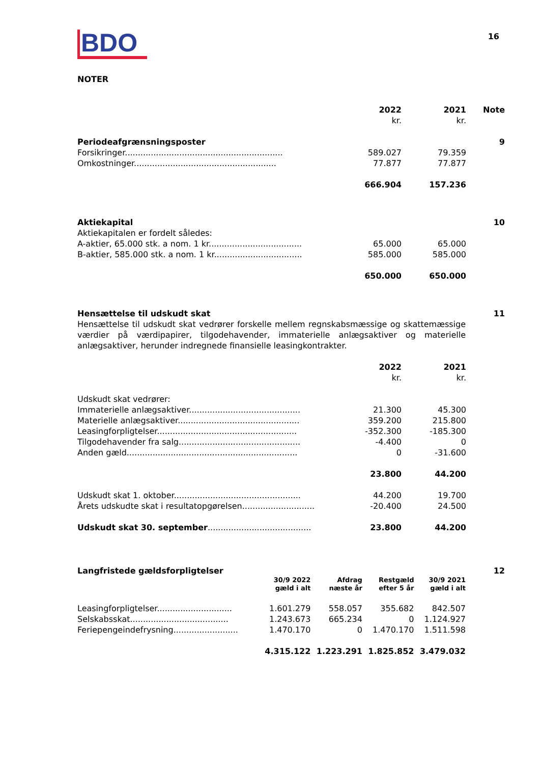BDO
16
NOTER
| | 2022 kr. | 2021 kr. | Note |
| Periodeafgrænsningsposter | | | 9 |
| Forsikringer............................................................. | 589.027 | 79.359 | |
| Omkostninger....................................................... | 77.877 | 77.877 | |
| | 666.904 | 157.236 | |
| Aktiekapital | | | 10 |
| Aktiekapitalen er fordelt således: | | | |
| A-aktier, 65.000 stk. a nom. 1 kr.................................... | 65.000 | 65.000 | |
| B-aktier, 585.000 stk. a nom. 1 kr.................................. | 585.000 | 585.000 | |
| | 650.000 | 650.000 | |
| Hensættelse til udskudt skat | | | 11 |
Hensættelse til udskudt skat vedrører forskelle mellem regnskabsmæssige og skattemæssige værdier på værdipapirer, tilgodehavender, immaterielle anlægsaktiver og materielle anlægsaktiver, herunder indregnede finansielle leasingkontrakter.
| | 2022 kr. | 2021 kr. | |
| Udskudt skat vedrører: | | | |
| Immaterielle anlægsaktiver........................................... | 21.300 | 45.300 | |
| Materielle anlægsaktiver............................................... | 359.200 | 215.800 | |
| Leasingforpligtelser...................................................... | -352.300 | -185.300 | |
| Tilgodehavender fra salg............................................... | -4.400 | 0 | |
| Anden gæld.................................................................. | 0 | -31.600 | |
| | 23.800 | 44.200 | |
| Udskudt skat 1. oktober................................................. | 44.200 | 19.700 | |
| Årets udskudte skat i resultatopgørelsen............................ | -20.400 | 24.500 | |
| Udskudt skat 30. september ........................................ | 23.800 | 44.200 | |
| Langfristede gældsforpligtelser | | | 12 |
| | 30/9 2022 gæld i alt | Afdrag næste år | Restgæld efter 5 år | 30/9 2021 gæld i alt |
| Leasingforpligtelser............................. | 1.601.279 | 558.057 | 355.682 | 842.507 |
| Selskabsskat...................................... | 1.243.673 | 665.234 | 0 | 1.124.927 |
| Feriepengeindefrysning......................... | 1.470.170 | 0 | 1.470.170 | 1.511.598 |
| | 4.315.122 | 1.223.291 | 1.825.852 | 3.479.032 |